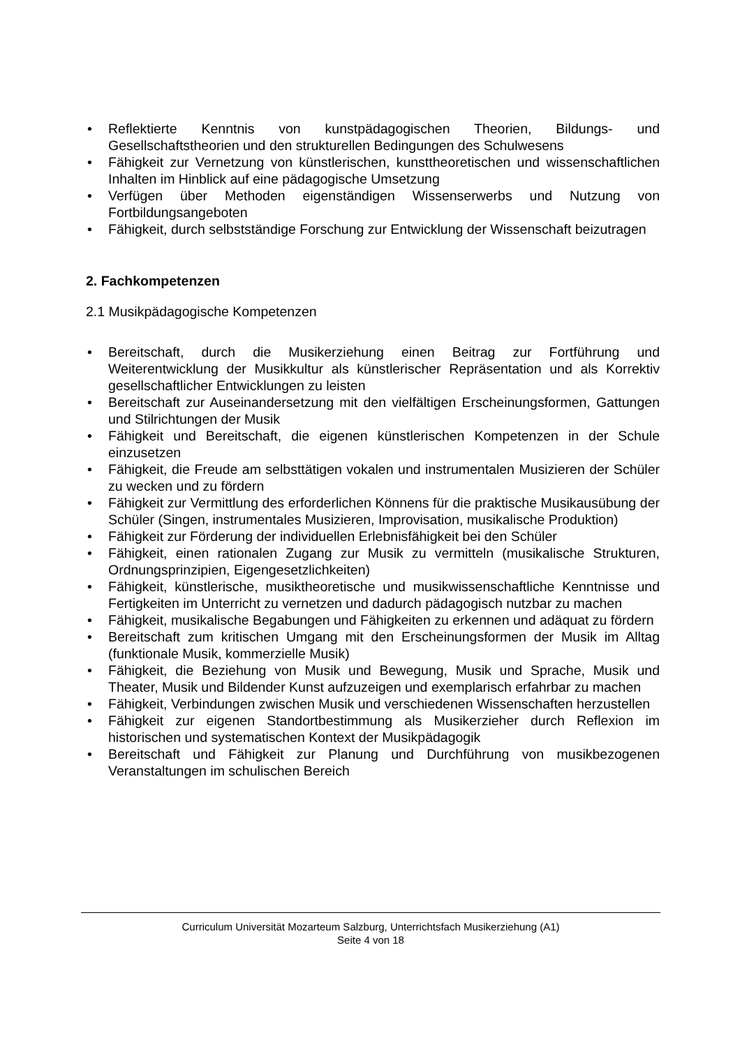• Reflektierte Kenntnis von kunstpädagogischen Theorien, Bildungs- und Gesellschaftstheorien und den strukturellen Bedingungen des Schulwesens
• Fähigkeit zur Vernetzung von künstlerischen, kunsttheoretischen und wissenschaftlichen Inhalten im Hinblick auf eine pädagogische Umsetzung
• Verfügen über Methoden eigenständigen Wissenserwerbs und Nutzung von Fortbildungsangeboten
• Fähigkeit, durch selbstständige Forschung zur Entwicklung der Wissenschaft beizutragen
2. Fachkompetenzen
2.1 Musikpädagogische Kompetenzen
• Bereitschaft, durch die Musikerziehung einen Beitrag zur Fortführung und Weiterentwicklung der Musikkultur als künstlerischer Repräsentation und als Korrektiv gesellschaftlicher Entwicklungen zu leisten
• Bereitschaft zur Auseinandersetzung mit den vielfältigen Erscheinungsformen, Gattungen und Stilrichtungen der Musik
• Fähigkeit und Bereitschaft, die eigenen künstlerischen Kompetenzen in der Schule einzusetzen
• Fähigkeit, die Freude am selbsttätigen vokalen und instrumentalen Musizieren der Schüler zu wecken und zu fördern
• Fähigkeit zur Vermittlung des erforderlichen Könnens für die praktische Musikausübung der Schüler (Singen, instrumentales Musizieren, Improvisation, musikalische Produktion)
• Fähigkeit zur Förderung der individuellen Erlebnisfähigkeit bei den Schüler
• Fähigkeit, einen rationalen Zugang zur Musik zu vermitteln (musikalische Strukturen, Ordnungsprinzipien, Eigengesetzlichkeiten)
• Fähigkeit, künstlerische, musiktheoretische und musikwissenschaftliche Kenntnisse und Fertigkeiten im Unterricht zu vernetzen und dadurch pädagogisch nutzbar zu machen
• Fähigkeit, musikalische Begabungen und Fähigkeiten zu erkennen und adäquat zu fördern
• Bereitschaft zum kritischen Umgang mit den Erscheinungsformen der Musik im Alltag (funktionale Musik, kommerzielle Musik)
• Fähigkeit, die Beziehung von Musik und Bewegung, Musik und Sprache, Musik und Theater, Musik und Bildender Kunst aufzuzeigen und exemplarisch erfahrbar zu machen
• Fähigkeit, Verbindungen zwischen Musik und verschiedenen Wissenschaften herzustellen
• Fähigkeit zur eigenen Standortbestimmung als Musikerzieher durch Reflexion im historischen und systematischen Kontext der Musikpädagogik
• Bereitschaft und Fähigkeit zur Planung und Durchführung von musikbezogenen Veranstaltungen im schulischen Bereich
Curriculum Universität Mozarteum Salzburg, Unterrichtsfach Musikerziehung (A1)
Seite 4 von 18